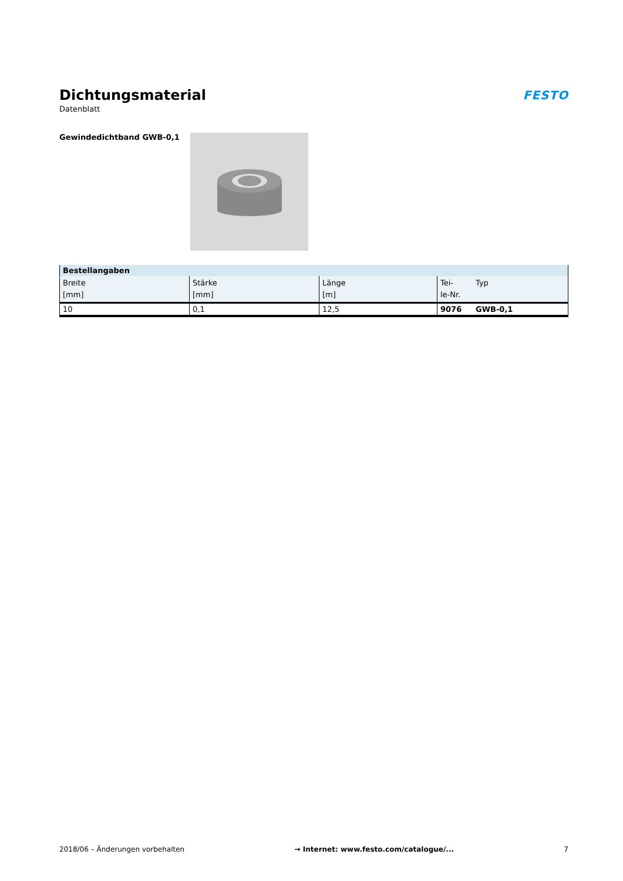Dichtungsmaterial
Datenblatt
FESTO
Gewindedichtband GWB-0,1
| Bestellangaben | | | | |
| --- | --- | --- | --- | --- |
| Breite [mm] | Stärke [mm] | Länge [m] | Tei- le-Nr. | Typ |
| 10 | 0,1 | 12,5 | 9076 | GWB-0,1 |
2018/06 – Änderungen vorbehalten → Internet: www.festo.com/catalogue/... 7